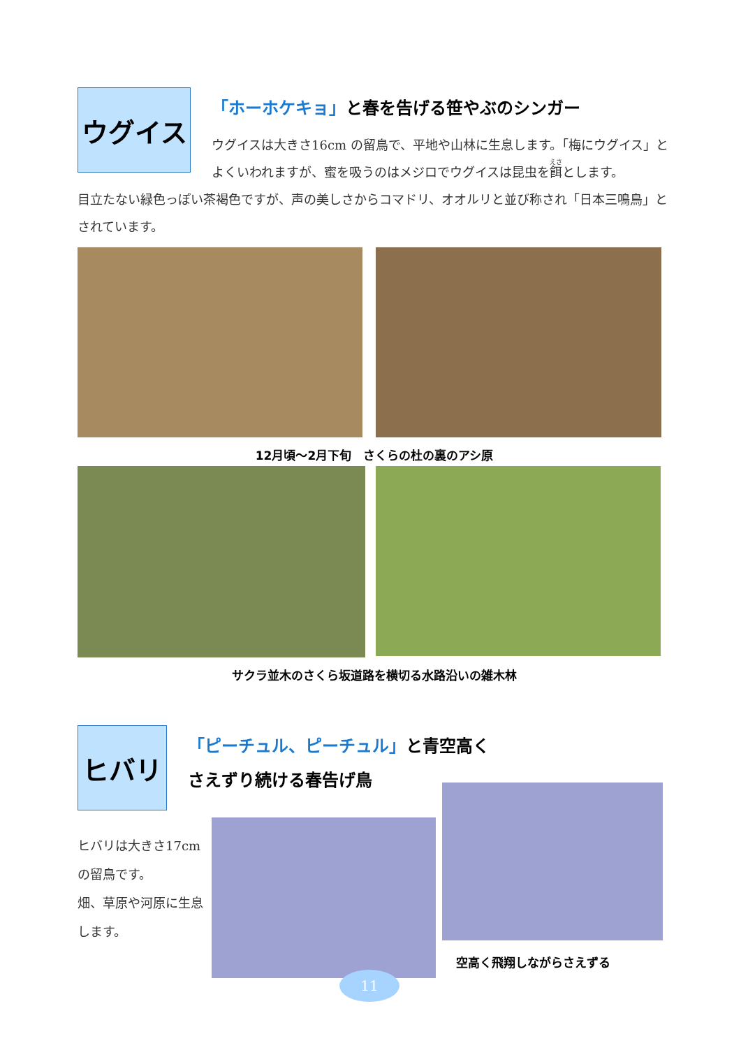ウグイス
「ホーホケキョ」と春を告げる笹やぶのシンガー
ウグイスは大きさ16cm の留鳥で、平地や山林に生息します。「梅にウグイス」とよくいわれますが、蜜を吸うのはメジロでウグイスは昆虫を餌とします。
目立たない緑色っぽい茶褐色ですが、声の美しさからコマドリ、オオルリと並び称され「日本三鳴鳥」とされています。
12月頃～2月下旬　さくらの杜の裏のアシ原
サクラ並木のさくら坂道路を横切る水路沿いの雑木林
ヒバリ
「ピーチュル、ピーチュル」と青空高く
さえずり続ける春告げ鳥
ヒバリは大きさ17cm の留鳥です。
畑、草原や河原に生息します。
空高く飛翔しながらさえずる
11